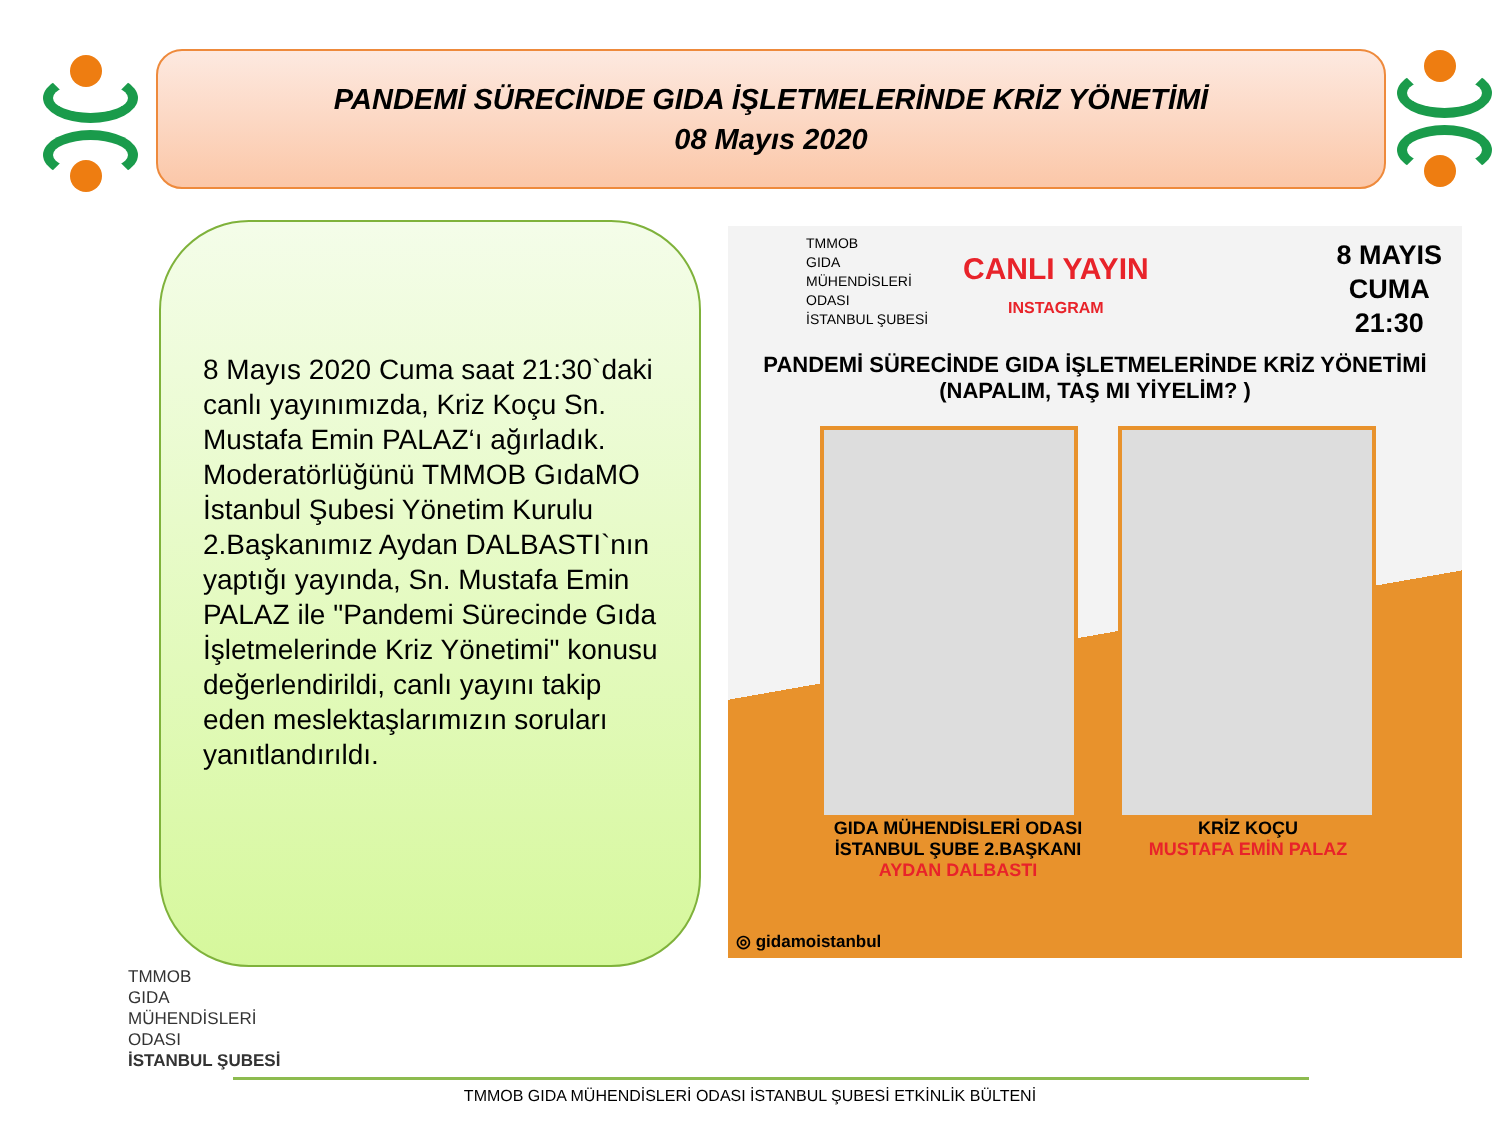PANDEMİ SÜRECİNDE GIDA İŞLETMELERİNDE KRİZ YÖNETİMİ
08 Mayıs 2020
8 Mayıs 2020 Cuma saat 21:30`daki canlı yayınımızda, Kriz Koçu Sn. Mustafa Emin PALAZ‘ı ağırladık. Moderatörlüğünü TMMOB GıdaMO İstanbul Şubesi Yönetim Kurulu 2.Başkanımız Aydan DALBASTI`nın yaptığı yayında, Sn. Mustafa Emin PALAZ ile "Pandemi Sürecinde Gıda İşletmelerinde Kriz Yönetimi" konusu değerlendirildi, canlı yayını takip eden meslektaşlarımızın soruları yanıtlandırıldı.
TMMOB
GIDA
MÜHENDİSLERİ
ODASI
İSTANBUL ŞUBESİ
CANLI YAYIN
INSTAGRAM
8 MAYIS
CUMA
21:30
PANDEMİ SÜRECİNDE GIDA İŞLETMELERİNDE KRİZ YÖNETİMİ
(NAPALIM, TAŞ MI YİYELİM? )
GIDA MÜHENDİSLERİ ODASI
İSTANBUL ŞUBE 2.BAŞKANI
AYDAN DALBASTI
KRİZ KOÇU
MUSTAFA EMİN PALAZ
◎ gidamoistanbul
TMMOB
GIDA
MÜHENDİSLERİ
ODASI
İSTANBUL ŞUBESİ
TMMOB GIDA MÜHENDİSLERİ ODASI İSTANBUL ŞUBESİ ETKİNLİK BÜLTENİ